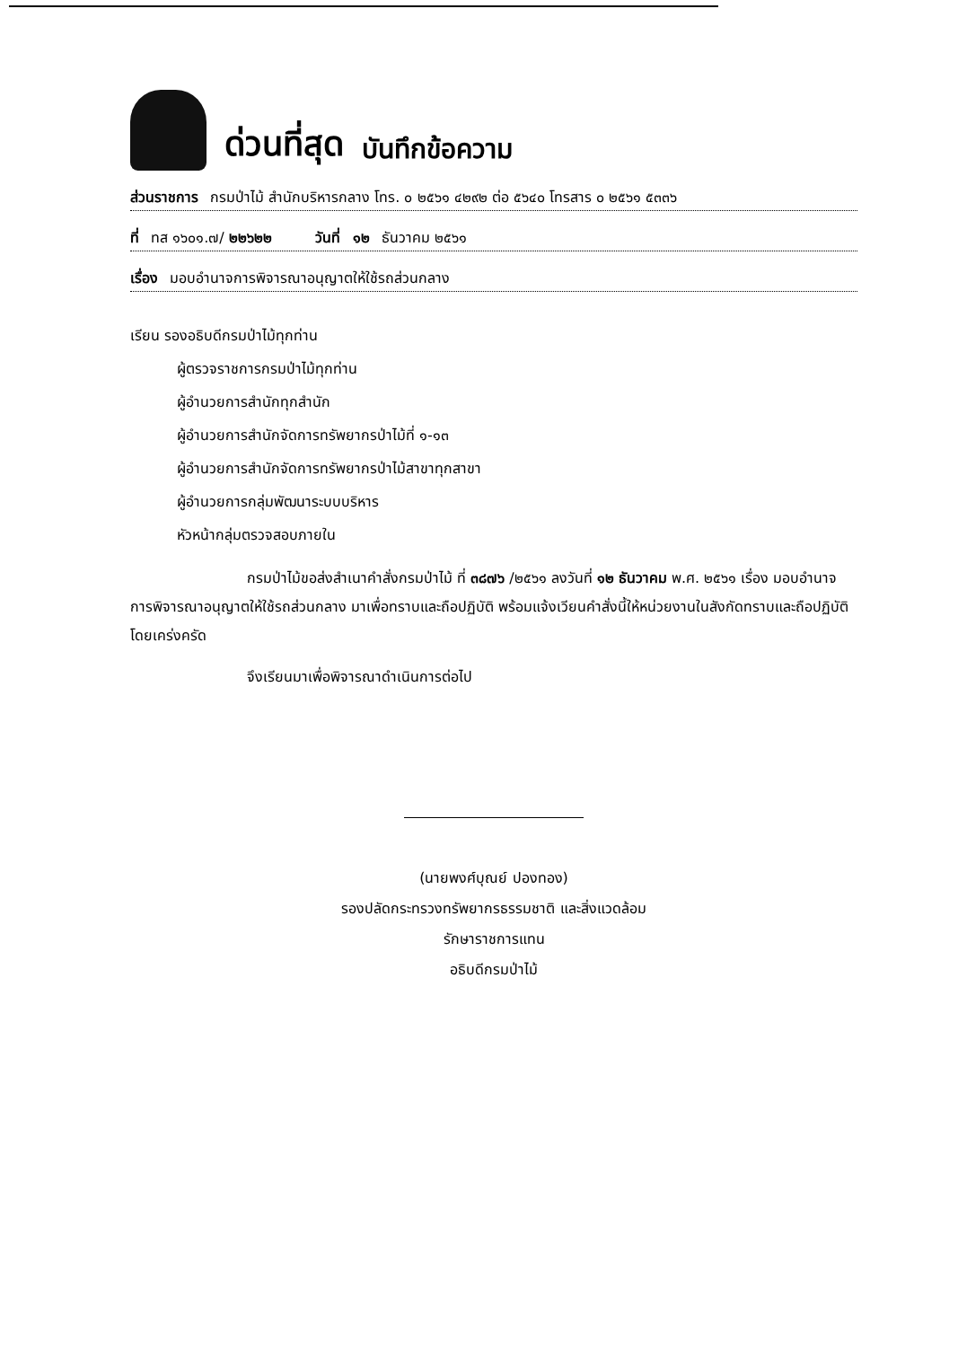ด่วนที่สุด บันทึกข้อความ
ส่วนราชการ กรมป่าไม้ สำนักบริหารกลาง โทร. ๐ ๒๕๖๑ ๔๒๙๒ ต่อ ๕๖๔๐ โทรสาร ๐ ๒๕๖๑ ๕๓๓๖
ที่ ทส ๑๖๐๑.๗/ ๒๒๖๒๒ วันที่ ๑๒ ธันวาคม ๒๕๖๑
เรื่อง มอบอำนาจการพิจารณาอนุญาตให้ใช้รถส่วนกลาง
เรียน รองอธิบดีกรมป่าไม้ทุกท่าน
ผู้ตรวจราชการกรมป่าไม้ทุกท่าน
ผู้อำนวยการสำนักทุกสำนัก
ผู้อำนวยการสำนักจัดการทรัพยากรป่าไม้ที่ ๑-๑๓
ผู้อำนวยการสำนักจัดการทรัพยากรป่าไม้สาขาทุกสาขา
ผู้อำนวยการกลุ่มพัฒนาระบบบริหาร
หัวหน้ากลุ่มตรวจสอบภายใน
กรมป่าไม้ขอส่งสำเนาคำสั่งกรมป่าไม้ ที่ ๓๘๗๖ /๒๕๖๑ ลงวันที่ ๑๒ ธันวาคม พ.ศ. ๒๕๖๑ เรื่อง มอบอำนาจการพิจารณาอนุญาตให้ใช้รถส่วนกลาง มาเพื่อทราบและถือปฏิบัติ พร้อมแจ้งเวียนคำสั่งนี้ให้หน่วยงานในสังกัดทราบและถือปฏิบัติโดยเคร่งครัด
จึงเรียนมาเพื่อพิจารณาดำเนินการต่อไป
(นายพงศ์บุณย์ ปองทอง)
รองปลัดกระทรวงทรัพยากรธรรมชาติ และสิ่งแวดล้อม
รักษาราชการแทน
อธิบดีกรมป่าไม้